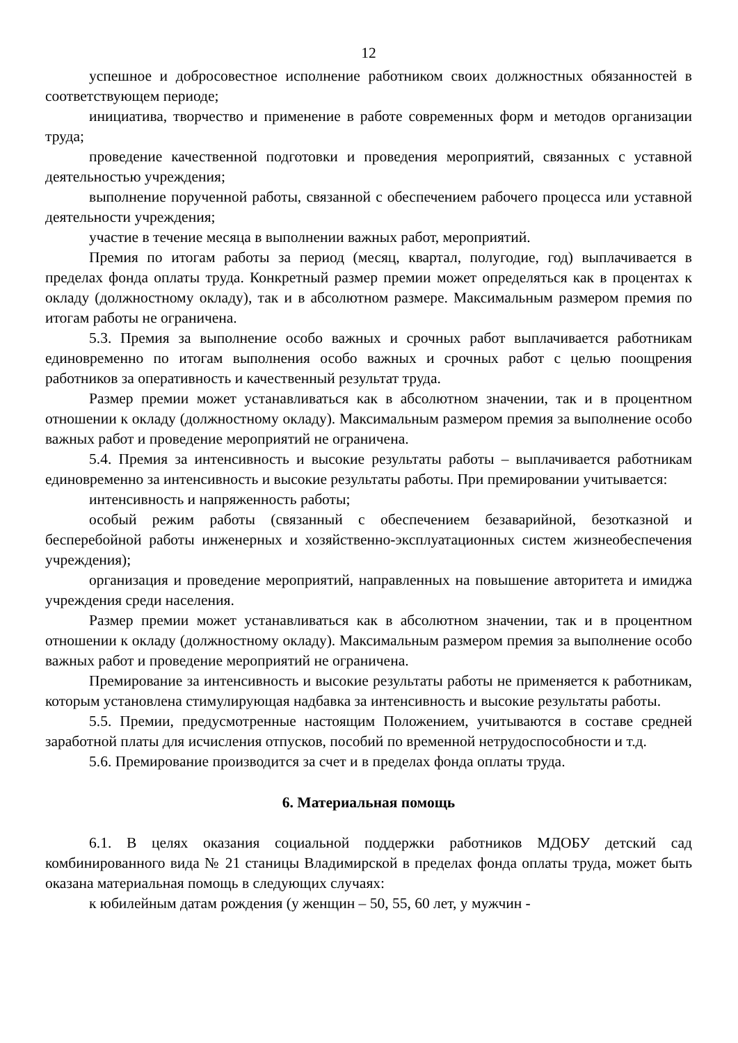12
успешное и добросовестное исполнение работником своих должностных обязанностей в соответствующем периоде;
инициатива, творчество и применение в работе современных форм и методов организации труда;
проведение качественной подготовки и проведения мероприятий, связанных с уставной деятельностью учреждения;
выполнение порученной работы, связанной с обеспечением рабочего процесса или уставной деятельности учреждения;
участие в течение месяца в выполнении важных работ, мероприятий.
Премия по итогам работы за период (месяц, квартал, полугодие, год) выплачивается в пределах фонда оплаты труда. Конкретный размер премии может определяться как в процентах к окладу (должностному окладу), так и в абсолютном размере. Максимальным размером премия по итогам работы не ограничена.
5.3. Премия за выполнение особо важных и срочных работ выплачивается работникам единовременно по итогам выполнения особо важных и срочных работ с целью поощрения работников за оперативность и качественный результат труда.
Размер премии может устанавливаться как в абсолютном значении, так и в процентном отношении к окладу (должностному окладу). Максимальным размером премия за выполнение особо важных работ и проведение мероприятий не ограничена.
5.4. Премия за интенсивность и высокие результаты работы – выплачивается работникам единовременно за интенсивность и высокие результаты работы. При премировании учитывается:
интенсивность и напряженность работы;
особый режим работы (связанный с обеспечением безаварийной, безотказной и бесперебойной работы инженерных и хозяйственно-эксплуатационных систем жизнеобеспечения учреждения);
организация и проведение мероприятий, направленных на повышение авторитета и имиджа учреждения среди населения.
Размер премии может устанавливаться как в абсолютном значении, так и в процентном отношении к окладу (должностному окладу). Максимальным размером премия за выполнение особо важных работ и проведение мероприятий не ограничена.
Премирование за интенсивность и высокие результаты работы не применяется к работникам, которым установлена стимулирующая надбавка за интенсивность и высокие результаты работы.
5.5. Премии, предусмотренные настоящим Положением, учитываются в составе средней заработной платы для исчисления отпусков, пособий по временной нетрудоспособности и т.д.
5.6. Премирование производится за счет и в пределах фонда оплаты труда.
6. Материальная помощь
6.1. В целях оказания социальной поддержки работников МДОБУ детский сад комбинированного вида № 21 станицы Владимирской в пределах фонда оплаты труда, может быть оказана материальная помощь в следующих случаях:
к юбилейным датам рождения (у женщин – 50, 55, 60 лет, у мужчин -